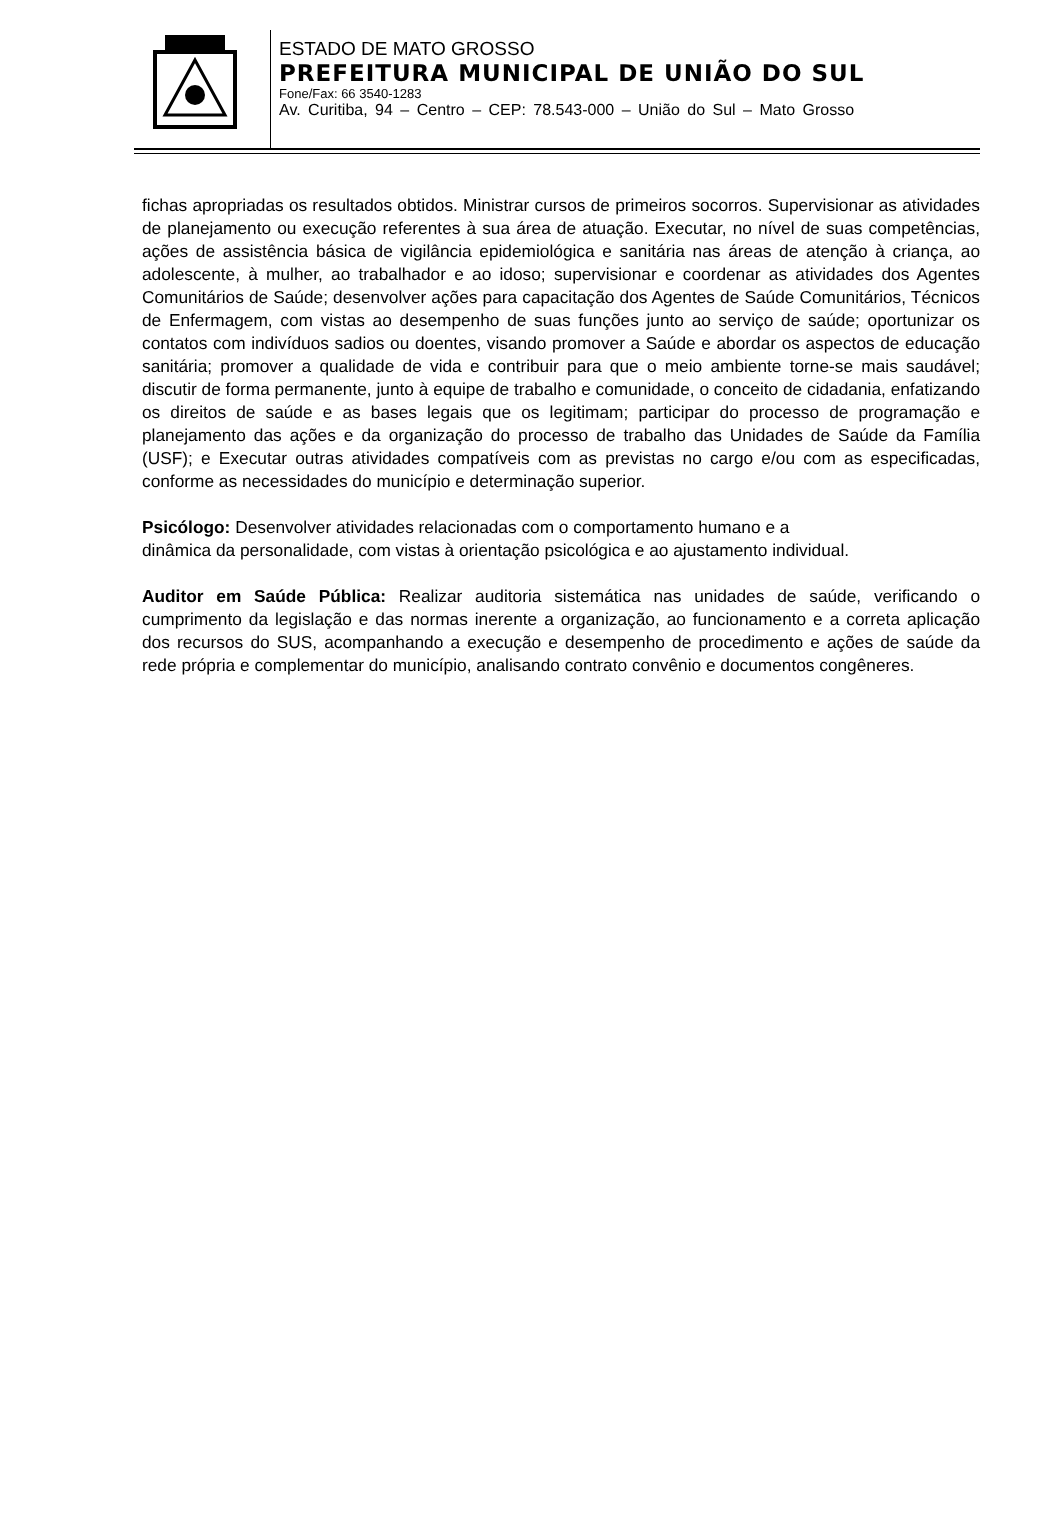ESTADO DE MATO GROSSO
PREFEITURA MUNICIPAL DE UNIÃO DO SUL
Fone/Fax: 66 3540-1283
Av. Curitiba, 94 – Centro – CEP: 78.543-000 – União do Sul – Mato Grosso
fichas apropriadas os resultados obtidos. Ministrar cursos de primeiros socorros. Supervisionar as atividades de planejamento ou execução referentes à sua área de atuação. Executar, no nível de suas competências, ações de assistência básica de vigilância epidemiológica e sanitária nas áreas de atenção à criança, ao adolescente, à mulher, ao trabalhador e ao idoso; supervisionar e coordenar as atividades dos Agentes Comunitários de Saúde; desenvolver ações para capacitação dos Agentes de Saúde Comunitários, Técnicos de Enfermagem, com vistas ao desempenho de suas funções junto ao serviço de saúde; oportunizar os contatos com indivíduos sadios ou doentes, visando promover a Saúde e abordar os aspectos de educação sanitária; promover a qualidade de vida e contribuir para que o meio ambiente torne-se mais saudável; discutir de forma permanente, junto à equipe de trabalho e comunidade, o conceito de cidadania, enfatizando os direitos de saúde e as bases legais que os legitimam; participar do processo de programação e planejamento das ações e da organização do processo de trabalho das Unidades de Saúde da Família (USF); e Executar outras atividades compatíveis com as previstas no cargo e/ou com as especificadas, conforme as necessidades do município e determinação superior.
Psicólogo: Desenvolver atividades relacionadas com o comportamento humano e a
dinâmica da personalidade, com vistas à orientação psicológica e ao ajustamento individual.
Auditor em Saúde Pública: Realizar auditoria sistemática nas unidades de saúde, verificando o cumprimento da legislação e das normas inerente a organização, ao funcionamento e a correta aplicação dos recursos do SUS, acompanhando a execução e desempenho de procedimento e ações de saúde da rede própria e complementar do município, analisando contrato convênio e documentos congêneres.